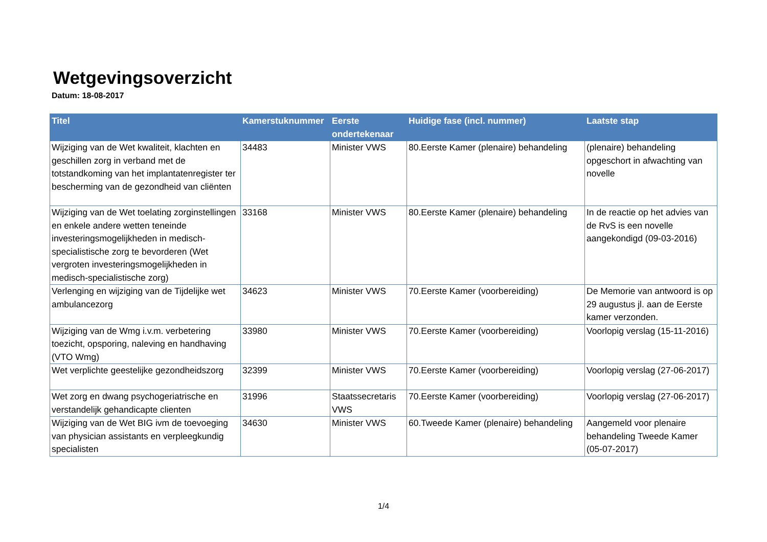Wetgevingsoverzicht
Datum: 18-08-2017
| Titel | Kamerstuknummer | Eerste ondertekenaar | Huidige fase (incl. nummer) | Laatste stap |
| --- | --- | --- | --- | --- |
| Wijziging van de Wet kwaliteit, klachten en geschillen zorg in verband met de totstandkoming van het implantatenregister ter bescherming van de gezondheid van cliënten | 34483 | Minister VWS | 80.Eerste Kamer (plenaire) behandeling | (plenaire) behandeling opgeschort in afwachting van novelle |
| Wijziging van de Wet toelating zorginstellingen en enkele andere wetten teneinde investeringsmogelijkheden in medisch-specialistische zorg te bevorderen (Wet vergroten investeringsmogelijkheden in medisch-specialistische zorg) | 33168 | Minister VWS | 80.Eerste Kamer (plenaire) behandeling | In de reactie op het advies van de RvS is een novelle aangekondigd (09-03-2016) |
| Verlenging en wijziging van de Tijdelijke wet ambulancezorg | 34623 | Minister VWS | 70.Eerste Kamer (voorbereiding) | De Memorie van antwoord is op 29 augustus jl. aan de Eerste kamer verzonden. |
| Wijziging van de Wmg i.v.m. verbetering toezicht, opsporing, naleving en handhaving (VTO Wmg) | 33980 | Minister VWS | 70.Eerste Kamer (voorbereiding) | Voorlopig verslag (15-11-2016) |
| Wet verplichte geestelijke gezondheidszorg | 32399 | Minister VWS | 70.Eerste Kamer (voorbereiding) | Voorlopig verslag (27-06-2017) |
| Wet zorg en dwang psychogeriatrische en verstandelijk gehandicapte clienten | 31996 | Staatssecretaris VWS | 70.Eerste Kamer (voorbereiding) | Voorlopig verslag (27-06-2017) |
| Wijziging van de Wet BIG ivm de toevoeging van physician assistants en verpleegkundig specialisten | 34630 | Minister VWS | 60.Tweede Kamer (plenaire) behandeling | Aangemeld voor plenaire behandeling Tweede Kamer (05-07-2017) |
1/4